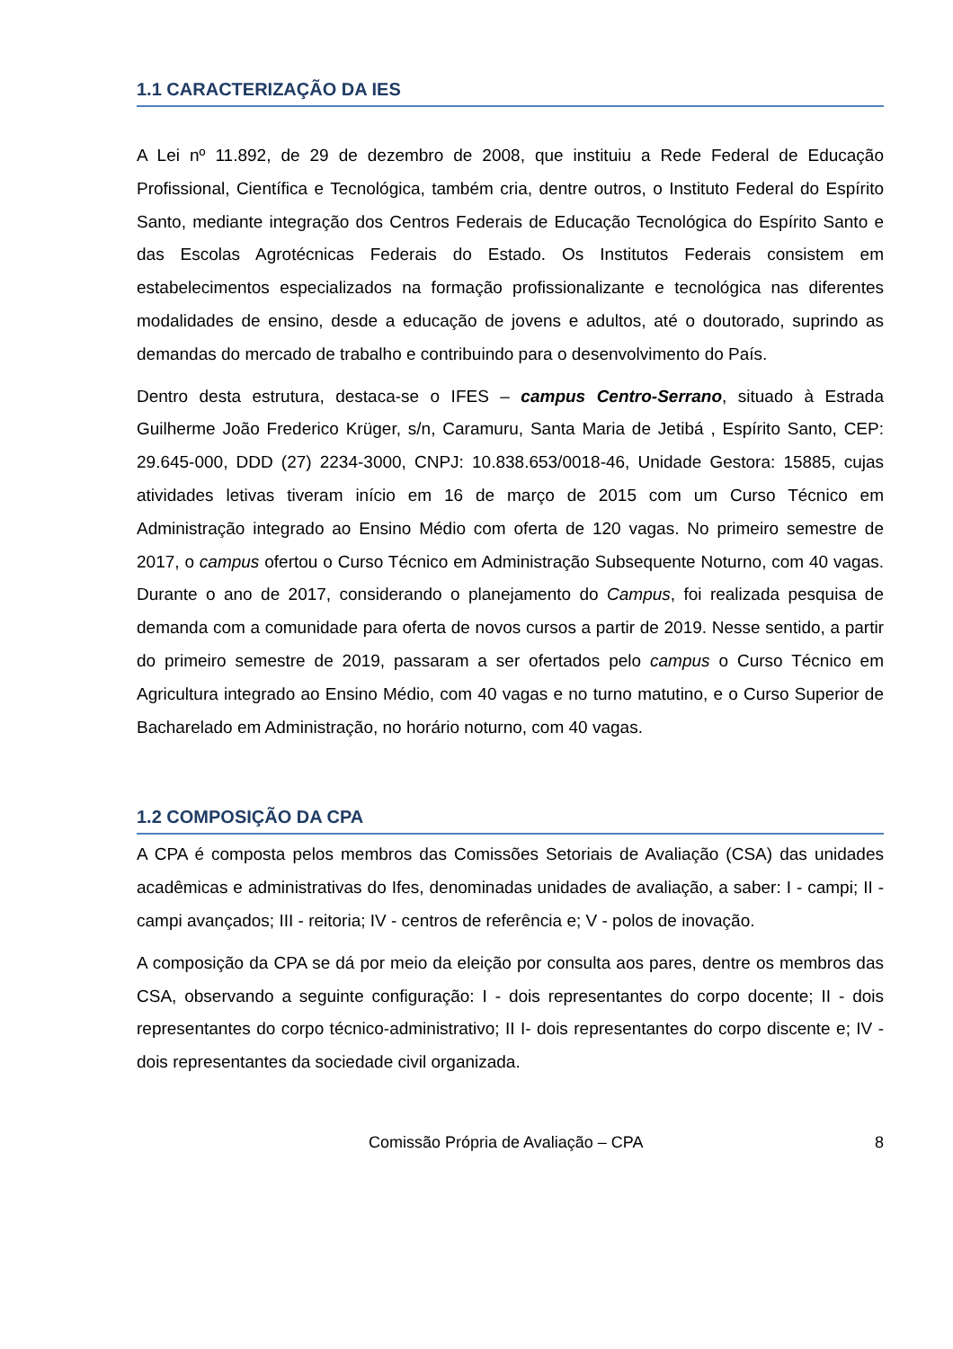1.1 CARACTERIZAÇÃO DA IES
A Lei nº 11.892, de 29 de dezembro de 2008, que instituiu a Rede Federal de Educação Profissional, Científica e Tecnológica, também cria, dentre outros, o Instituto Federal do Espírito Santo, mediante integração dos Centros Federais de Educação Tecnológica do Espírito Santo e das Escolas Agrotécnicas Federais do Estado. Os Institutos Federais consistem em estabelecimentos especializados na formação profissionalizante e tecnológica nas diferentes modalidades de ensino, desde a educação de jovens e adultos, até o doutorado, suprindo as demandas do mercado de trabalho e contribuindo para o desenvolvimento do País.
Dentro desta estrutura, destaca-se o IFES – campus Centro-Serrano, situado à Estrada Guilherme João Frederico Krüger, s/n, Caramuru, Santa Maria de Jetibá , Espírito Santo, CEP: 29.645-000, DDD (27) 2234-3000, CNPJ: 10.838.653/0018-46, Unidade Gestora: 15885, cujas atividades letivas tiveram início em 16 de março de 2015 com um Curso Técnico em Administração integrado ao Ensino Médio com oferta de 120 vagas. No primeiro semestre de 2017, o campus ofertou o Curso Técnico em Administração Subsequente Noturno, com 40 vagas. Durante o ano de 2017, considerando o planejamento do Campus, foi realizada pesquisa de demanda com a comunidade para oferta de novos cursos a partir de 2019. Nesse sentido, a partir do primeiro semestre de 2019, passaram a ser ofertados pelo campus o Curso Técnico em Agricultura integrado ao Ensino Médio, com 40 vagas e no turno matutino, e o Curso Superior de Bacharelado em Administração, no horário noturno, com 40 vagas.
1.2 COMPOSIÇÃO DA CPA
A CPA é composta pelos membros das Comissões Setoriais de Avaliação (CSA) das unidades acadêmicas e administrativas do Ifes, denominadas unidades de avaliação, a saber: I - campi; II - campi avançados; III - reitoria; IV - centros de referência e; V - polos de inovação.
A composição da CPA se dá por meio da eleição por consulta aos pares, dentre os membros das CSA, observando a seguinte configuração: I - dois representantes do corpo docente; II - dois representantes do corpo técnico-administrativo; II I- dois representantes do corpo discente e; IV - dois representantes da sociedade civil organizada.
Comissão Própria de Avaliação – CPA 8